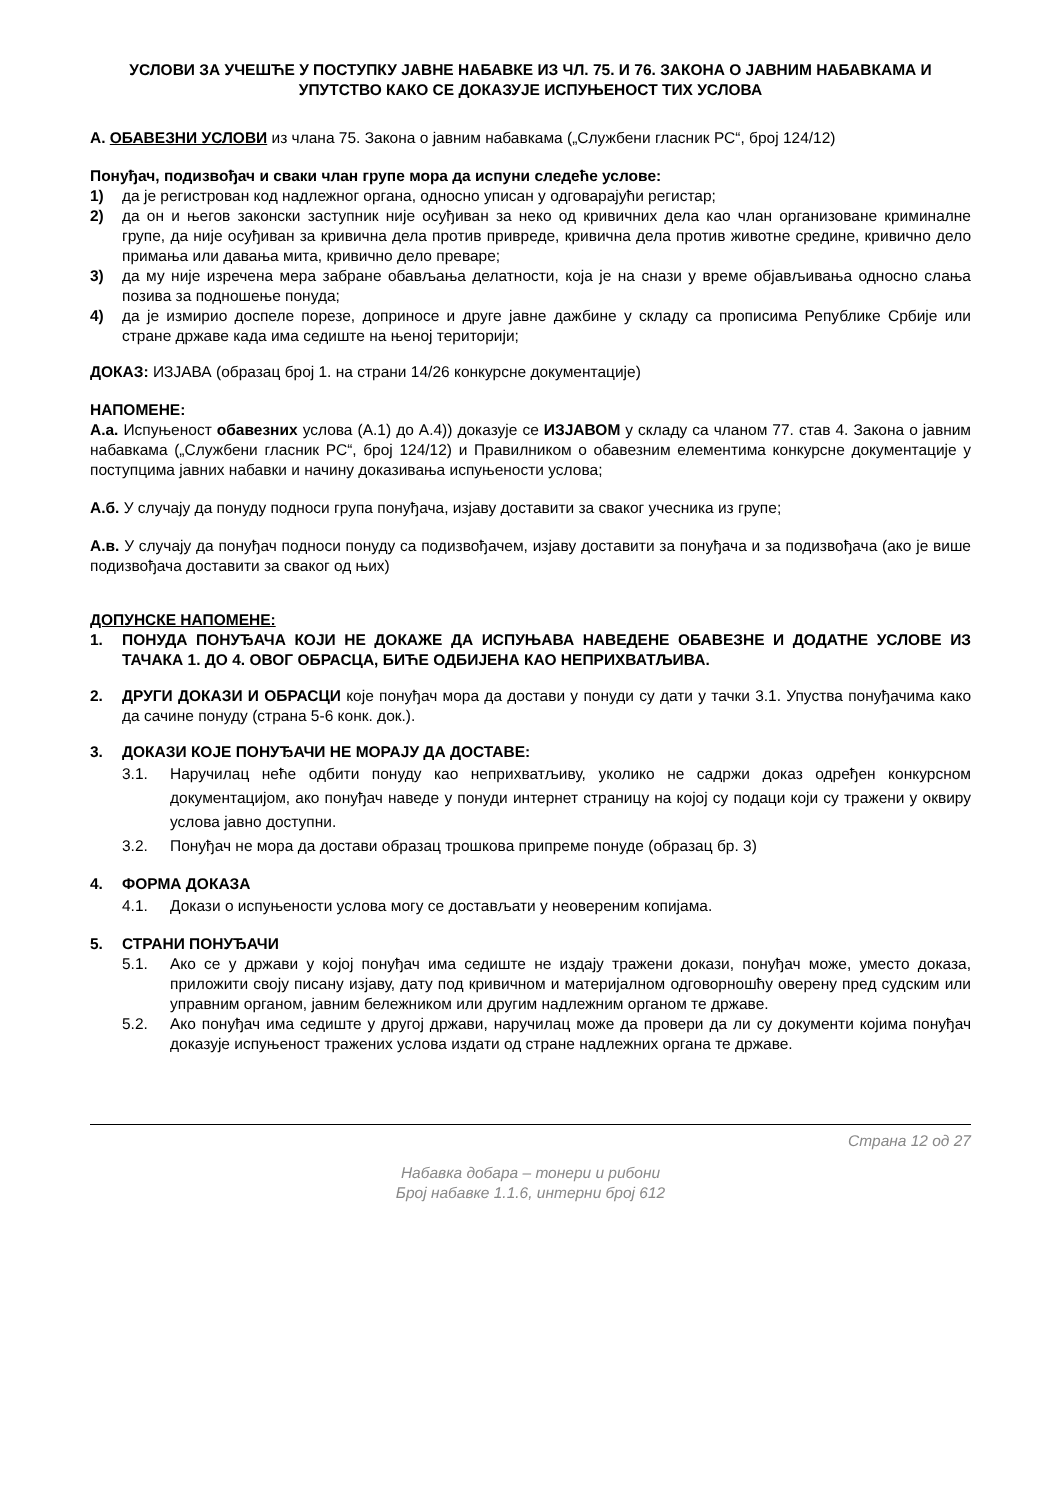УСЛОВИ ЗА УЧЕШЋЕ У ПОСТУПКУ ЈАВНЕ НАБАВКЕ ИЗ ЧЛ. 75. И 76. ЗАКОНА О ЈАВНИМ НАБАВКАМА И УПУТСТВО КАКО СЕ ДОКАЗУЈЕ ИСПУЊЕНОСТ ТИХ УСЛОВА
А. ОБАВЕЗНИ УСЛОВИ из члана 75. Закона о јавним набавкама („Службени гласник РС“, број 124/12)
Понуђач, подизвођач и сваки члан групе мора да испуни следеће услове:
1) да је регистрован код надлежног органа, односно уписан у одговарајући регистар;
2) да он и његов законски заступник није осуђиван за неко од кривичних дела као члан организоване криминалне групе, да није осуђиван за кривична дела против привреде, кривична дела против животне средине, кривично дело примања или давања мита, кривично дело преваре;
3) да му није изречена мера забране обављања делатности, која је на снази у време објављивања односно слања позива за подношење понуда;
4) да је измирио доспеле порезе, доприносе и друге јавне дажбине у складу са прописима Републике Србије или стране државе када има седиште на њеној територији;
ДОКАЗ: ИЗЈАВА (образац број 1. на страни 14/26 конкурсне документације)
НАПОМЕНЕ:
А.а. Испуњеност обавезних услова (А.1) до А.4)) доказује се ИЗЈАВОМ у складу са чланом 77. став 4. Закона о јавним набавкама („Службени гласник РС“, број 124/12) и Правилником о обавезним елементима конкурсне документације у поступцима јавних набавки и начину доказивања испуњености услова;
А.б. У случају да понуду подноси група понуђача, изјаву доставити за сваког учесника из групе;
А.в. У случају да понуђач подноси понуду са подизвођачем, изјаву доставити за понуђача и за подизвођача (ако је више подизвођача доставити за сваког од њих)
ДОПУНСКЕ НАПОМЕНЕ:
1. ПОНУДА ПОНУЂАЧА КОЈИ НЕ ДОКАЖЕ ДА ИСПУЊАВА НАВЕДЕНЕ ОБАВЕЗНЕ И ДОДАТНЕ УСЛОВЕ ИЗ ТАЧАКА 1. ДО 4. ОВОГ ОБРАСЦА, БИЋЕ ОДБИЈЕНА КАО НЕПРИХВАТЉИВА.
2. ДРУГИ ДОКАЗИ И ОБРАСЦИ које понуђач мора да достави у понуди су дати у тачки 3.1. Упуства понуђачима како да сачине понуду (страна 5-6 конк. док.).
3. ДОКАЗИ КОЈЕ ПОНУЂАЧИ НЕ МОРАЈУ ДА ДОСТАВЕ:
3.1. Наручилац неће одбити понуду као неприхватљиву, уколико не садржи доказ одређен конкурсном документацијом, ако понуђач наведе у понуди интернет страницу на којој су подаци који су тражени у оквиру услова јавно доступни.
3.2. Понуђач не мора да достави образац трошкова припреме понуде (образац бр. 3)
4. ФОРМА ДОКАЗА
4.1. Докази о испуњености услова могу се достављати у неовереним копијама.
5. СТРАНИ ПОНУЂАЧИ
5.1. Ако се у држави у којој понуђач има седиште не издају тражени докази, понуђач може, уместо доказа, приложити своју писану изјаву, дату под кривичном и материјалном одговорношћу оверену пред судским или управним органом, јавним бележником или другим надлежним органом те државе.
5.2. Ако понуђач има седиште у другој држави, наручилац може да провери да ли су документи којима понуђач доказује испуњеност тражених услова издати од стране надлежних органа те државе.
Страна 12 од 27
Набавка добара – тонери и рибони
Број набавке 1.1.6, интерни број 612